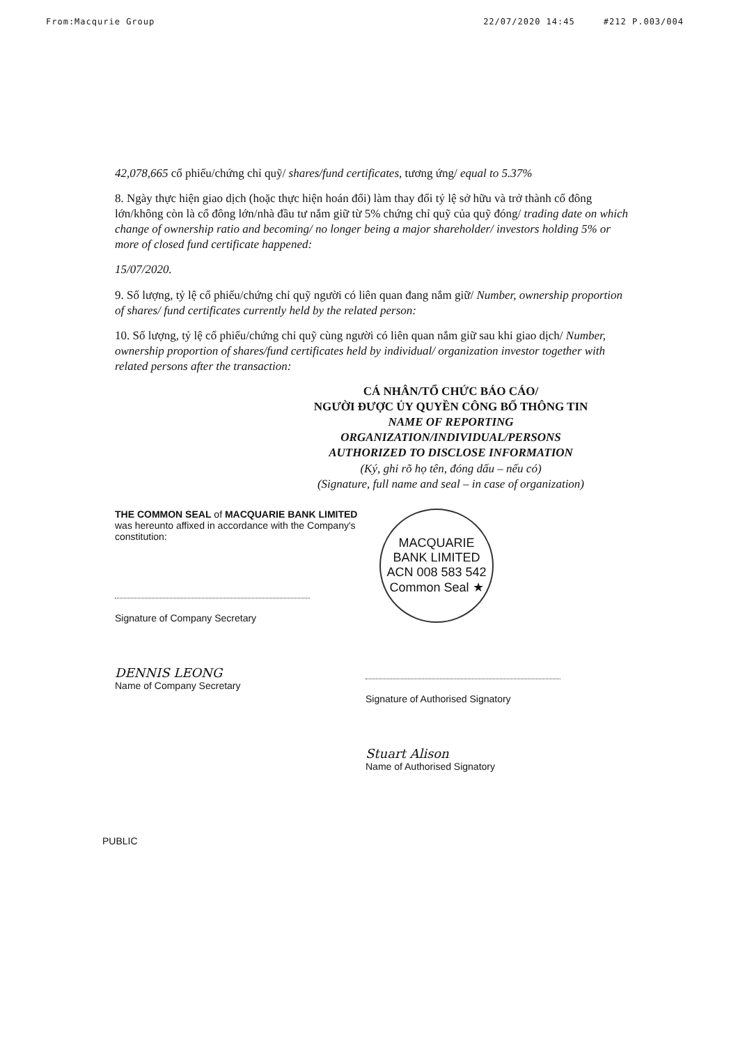From:Macqurie Group 22/07/2020 14:45 #212 P.003/004
42,078,665 cổ phiếu/chứng chỉ quỹ/ shares/fund certificates, tương ứng/ equal to 5.37%
8. Ngày thực hiện giao dịch (hoặc thực hiện hoán đổi) làm thay đổi tỷ lệ sở hữu và trở thành cổ đông lớn/không còn là cổ đông lớn/nhà đầu tư nắm giữ từ 5% chứng chỉ quỹ của quỹ đóng/ trading date on which change of ownership ratio and becoming/ no longer being a major shareholder/ investors holding 5% or more of closed fund certificate happened:
15/07/2020.
9. Số lượng, tỷ lệ cổ phiếu/chứng chỉ quỹ người có liên quan đang nắm giữ/ Number, ownership proportion of shares/ fund certificates currently held by the related person:
10. Số lượng, tỷ lệ cổ phiếu/chứng chỉ quỹ cùng người có liên quan nắm giữ sau khi giao dịch/ Number, ownership proportion of shares/fund certificates held by individual/ organization investor together with related persons after the transaction:
CÁ NHÂN/TỔ CHỨC BÁO CÁO/
NGƯỜI ĐƯỢC ỦY QUYỀN CÔNG BỐ THÔNG TIN
NAME OF REPORTING
ORGANIZATION/INDIVIDUAL/PERSONS
AUTHORIZED TO DISCLOSE INFORMATION
(Ký, ghi rõ họ tên, đóng dấu – nếu có)
(Signature, full name and seal – in case of organization)
THE COMMON SEAL of MACQUARIE BANK LIMITED was hereunto affixed in accordance with the Company's constitution:
Signature of Company Secretary
DENNIS LEONG
Name of Company Secretary
MACQUARIE BANK LIMITED ACN 008 583 542
Common Seal ★
Signature of Authorised Signatory
Stuart Alison
Name of Authorised Signatory
PUBLIC